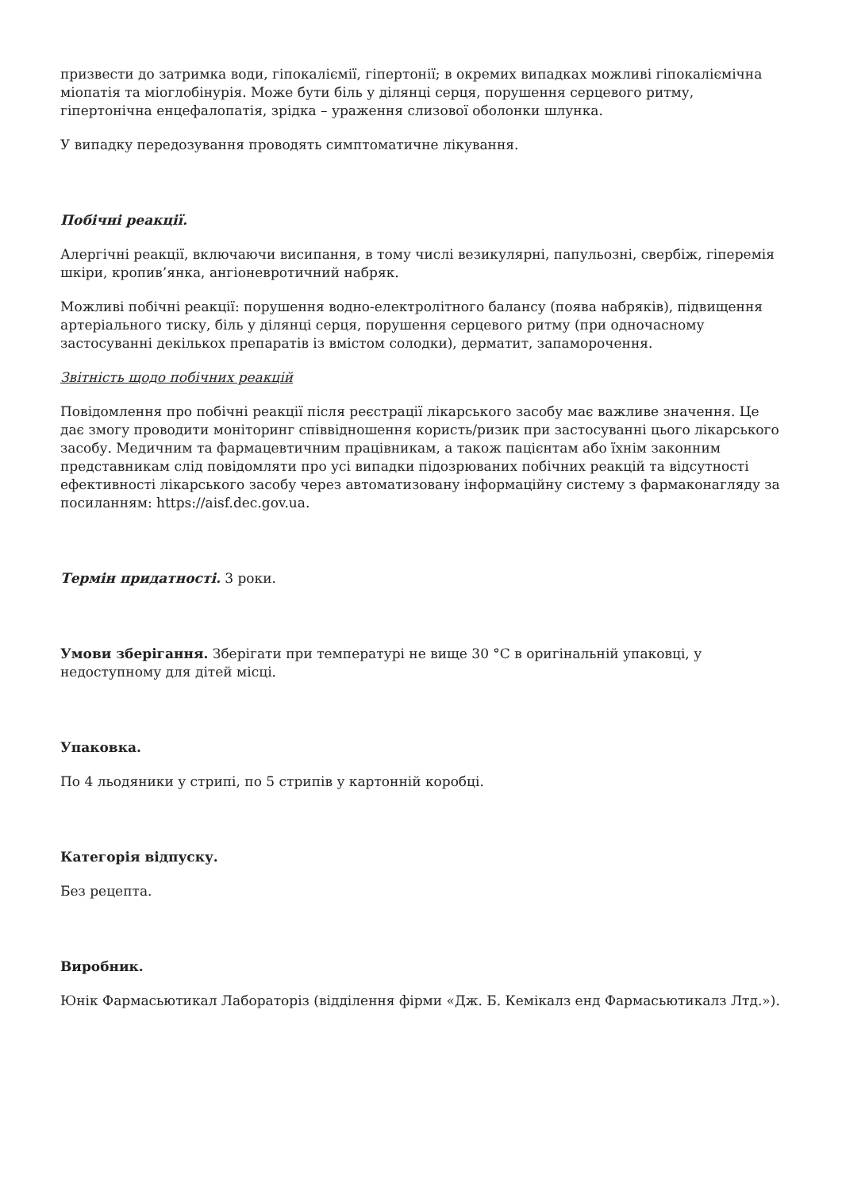призвести до затримка води, гіпокаліємії, гіпертонії; в окремих випадках можливі гіпокаліємічна міопатія та міоглобінурія. Може бути біль у ділянці серця, порушення серцевого ритму, гіпертонічна енцефалопатія, зрідка – ураження слизової оболонки шлунка.
У випадку передозування проводять симптоматичне лікування.
Побічні реакції.
Алергічні реакції, включаючи висипання, в тому числі везикулярні, папульозні, свербіж, гіперемія шкіри, кропив’янка, ангіоневротичний набряк.
Можливі побічні реакції: порушення водно-електролітного балансу (поява набряків), підвищення артеріального тиску, біль у ділянці серця, порушення серцевого ритму (при одночасному застосуванні декількох препаратів із вмістом солодки), дерматит, запаморочення.
Звітність щодо побічних реакцій
Повідомлення про побічні реакції після реєстрації лікарського засобу має важливе значення. Це дає змогу проводити моніторинг співвідношення користь/ризик при застосуванні цього лікарського засобу. Медичним та фармацевтичним працівникам, а також пацієнтам або їхнім законним представникам слід повідомляти про усі випадки підозрюваних побічних реакцій та відсутності ефективності лікарського засобу через автоматизовану інформаційну систему з фармаконагляду за посиланням: https://aisf.dec.gov.ua.
Термін придатності. 3 роки.
Умови зберігання. Зберігати при температурі не вище 30 °С в оригінальній упаковці, у недоступному для дітей місці.
Упаковка.
По 4 льодяники у стрипі, по 5 стрипів у картонній коробці.
Категорія відпуску.
Без рецепта.
Виробник.
Юнік Фармасьютикал Лабораторіз (відділення фірми «Дж. Б. Кемікалз енд Фармасьютикалз Лтд.»).